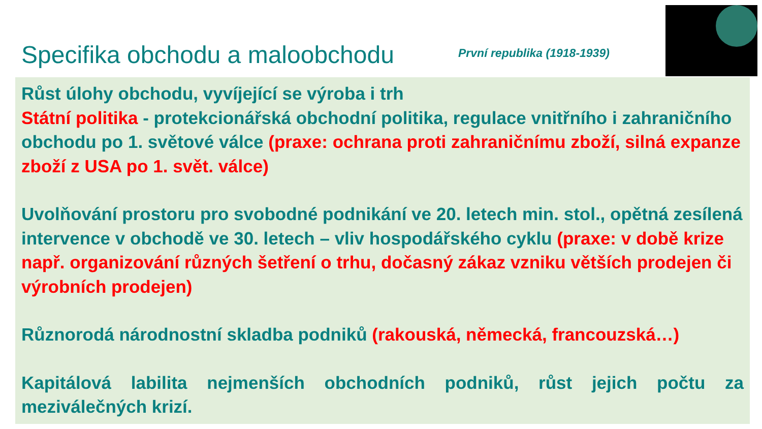Specifika obchodu a maloobchodu
První republika (1918-1939)
Růst úlohy obchodu, vyvíjející se výroba i trh
Státní politika - protekcionářská obchodní politika, regulace vnitřního i zahraničního obchodu po 1. světové válce (praxe: ochrana proti zahraničnímu zboží, silná expanze zboží z USA po 1. svět. válce)
Uvolňování prostoru pro svobodné podnikání ve 20. letech min. stol., opětná zesílená intervence v obchodě ve 30. letech – vliv hospodářského cyklu (praxe: v době krize např. organizování různých šetření o trhu, dočasný zákaz vzniku větších prodejen či výrobních prodejen)
Různorodá národnostní skladba podniků (rakouská, německá, francouzská…)
Kapitálová labilita nejmenších obchodních podniků, růst jejich počtu za meziválečných krizí.